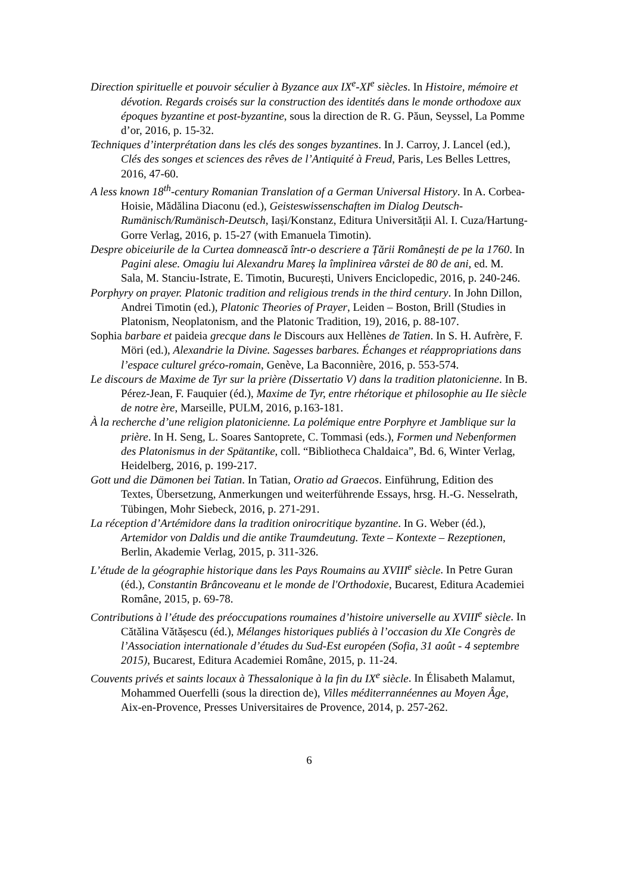Direction spirituelle et pouvoir séculier à Byzance aux IX<sup>e</sup>-XI<sup>e</sup> siècles. In Histoire, mémoire et dévotion. Regards croisés sur la construction des identités dans le monde orthodoxe aux époques byzantine et post-byzantine, sous la direction de R. G. Păun, Seyssel, La Pomme d’or, 2016, p. 15-32.
Techniques d’interprétation dans les clés des songes byzantines. In J. Carroy, J. Lancel (ed.), Clés des songes et sciences des rêves de l’Antiquité à Freud, Paris, Les Belles Lettres, 2016, 47-60.
A less known 18<sup>th</sup>-century Romanian Translation of a German Universal History. In A. Corbea-Hoisie, Mădălina Diaconu (ed.), Geisteswissenschaften im Dialog Deutsch-Rumänisch/Rumänisch-Deutsch, Iași/Konstanz, Editura Universității Al. I. Cuza/Hartung-Gorre Verlag, 2016, p. 15-27 (with Emanuela Timotin).
Despre obiceiurile de la Curtea domnească într-o descriere a Țării Românești de pe la 1760. In Pagini alese. Omagiu lui Alexandru Mareș la împlinirea vârstei de 80 de ani, ed. M. Sala, M. Stanciu-Istrate, E. Timotin, București, Univers Enciclopedic, 2016, p. 240-246.
Porphyry on prayer. Platonic tradition and religious trends in the third century. In John Dillon, Andrei Timotin (ed.), Platonic Theories of Prayer, Leiden – Boston, Brill (Studies in Platonism, Neoplatonism, and the Platonic Tradition, 19), 2016, p. 88-107.
Sophia barbare et paideia grecque dans le Discours aux Hellènes de Tatien. In S. H. Aufrère, F. Möri (ed.), Alexandrie la Divine. Sagesses barbares. Échanges et réappropriations dans l’espace culturel gréco-romain, Genève, La Baconnière, 2016, p. 553-574.
Le discours de Maxime de Tyr sur la prière (Dissertatio V) dans la tradition platonicienne. In B. Pérez-Jean, F. Fauquier (éd.), Maxime de Tyr, entre rhétorique et philosophie au IIe siècle de notre ère, Marseille, PULM, 2016, p.163-181.
À la recherche d’une religion platonicienne. La polémique entre Porphyre et Jamblique sur la prière. In H. Seng, L. Soares Santoprete, C. Tommasi (eds.), Formen und Nebenformen des Platonismus in der Spätantike, coll. “Bibliotheca Chaldaica”, Bd. 6, Winter Verlag, Heidelberg, 2016, p. 199-217.
Gott und die Dämonen bei Tatian. In Tatian, Oratio ad Graecos. Einführung, Edition des Textes, Übersetzung, Anmerkungen und weiterführende Essays, hrsg. H.-G. Nesselrath, Tübingen, Mohr Siebeck, 2016, p. 271-291.
La réception d’Artémidore dans la tradition onirocritique byzantine. In G. Weber (éd.), Artemidor von Daldis und die antike Traumdeutung. Texte – Kontexte – Rezeptionen, Berlin, Akademie Verlag, 2015, p. 311-326.
L’étude de la géographie historique dans les Pays Roumains au XVIII<sup>e</sup> siècle. In Petre Guran (éd.), Constantin Brâncoveanu et le monde de l'Orthodoxie, Bucarest, Editura Academiei Române, 2015, p. 69-78.
Contributions à l’étude des préoccupations roumaines d’histoire universelle au XVIII<sup>e</sup> siècle. In Cătălina Vătășescu (éd.), Mélanges historiques publiés à l’occasion du XIe Congrès de l’Association internationale d’études du Sud-Est européen (Sofia, 31 août - 4 septembre 2015), Bucarest, Editura Academiei Române, 2015, p. 11-24.
Couvents privés et saints locaux à Thessalonique à la fin du IX<sup>e</sup> siècle. In Élisabeth Malamut, Mohammed Ouerfelli (sous la direction de), Villes méditerrannéennes au Moyen Âge, Aix-en-Provence, Presses Universitaires de Provence, 2014, p. 257-262.
6